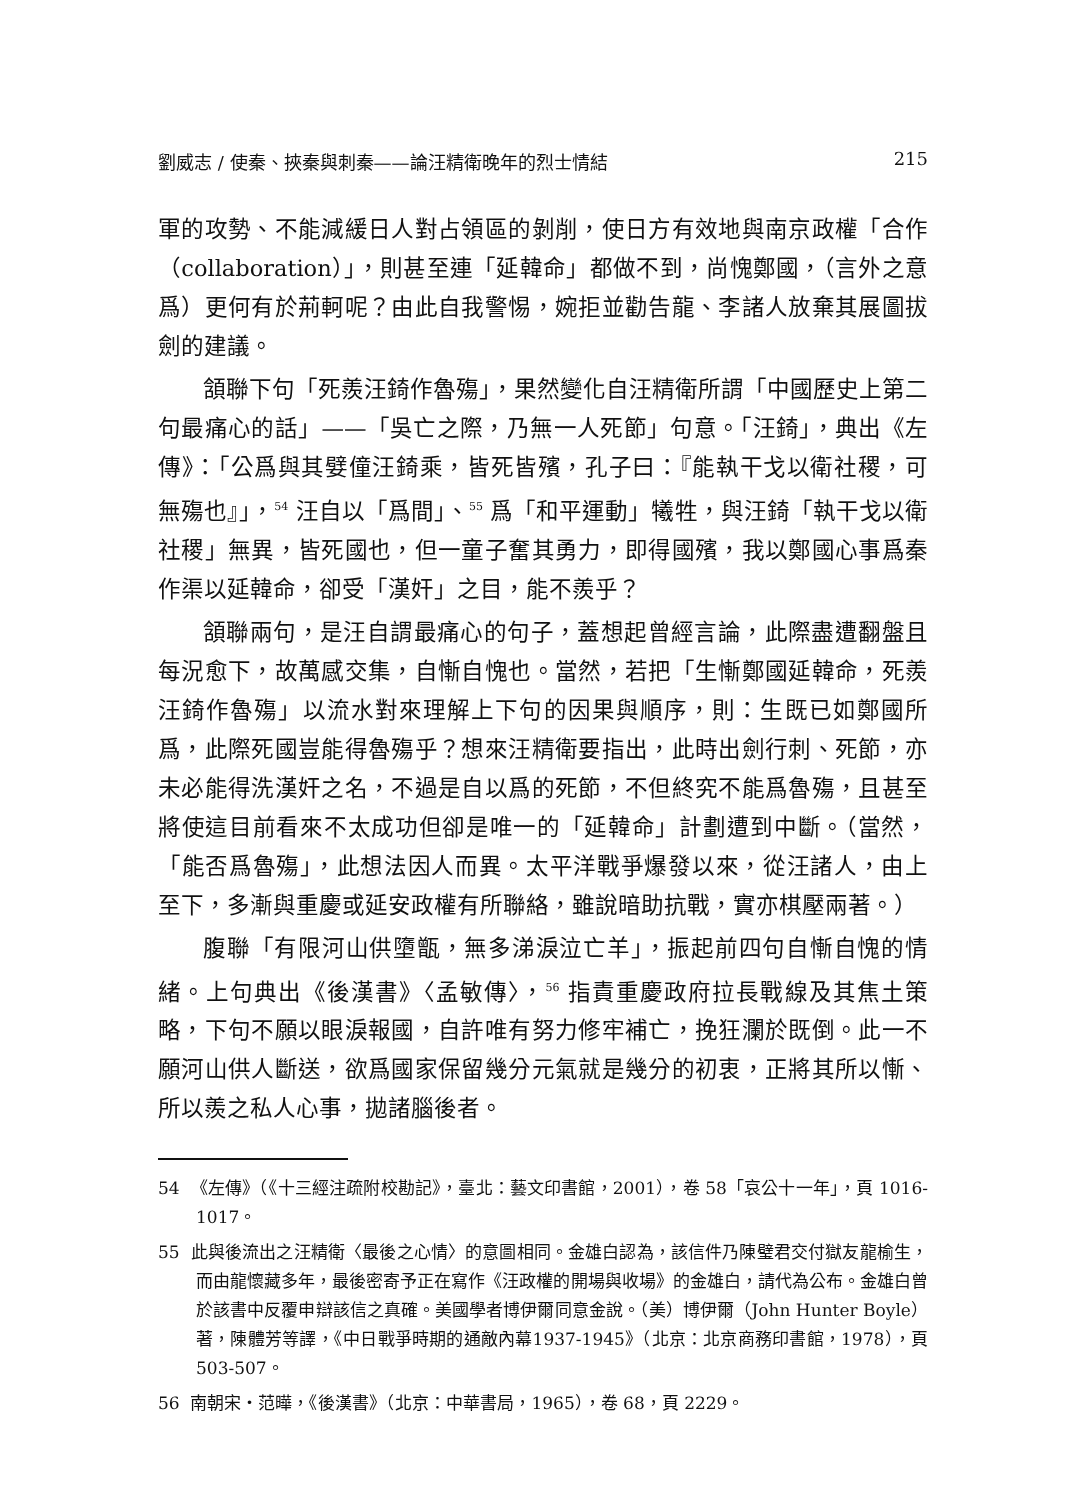劉威志 / 使秦、挾秦與刺秦——論汪精衛晚年的烈士情結 215
軍的攻勢、不能減緩日人對占領區的剝削，使日方有效地與南京政權「合作（collaboration）」，則甚至連「延韓命」都做不到，尚愧鄭國，（言外之意爲）更何有於荊軻呢？由此自我警惕，婉拒並勸告龍、李諸人放棄其展圖拔劍的建議。
頷聯下句「死羨汪錡作魯殤」，果然變化自汪精衛所謂「中國歷史上第二句最痛心的話」——「吳亡之際，乃無一人死節」句意。「汪錡」，典出《左傳》：「公爲與其嬖僮汪錡乘，皆死皆殯，孔子曰：『能執干戈以衛社稷，可無殤也』」，<sup>54</sup> 汪自以「爲間」、<sup>55</sup> 爲「和平運動」犧牲，與汪錡「執干戈以衛社稷」無異，皆死國也，但一童子奮其勇力，即得國殯，我以鄭國心事爲秦作渠以延韓命，卻受「漢奸」之目，能不羨乎？
頷聯兩句，是汪自謂最痛心的句子，蓋想起曾經言論，此際盡遭翻盤且每況愈下，故萬感交集，自慚自愧也。當然，若把「生慚鄭國延韓命，死羨汪錡作魯殤」以流水對來理解上下句的因果與順序，則：生既已如鄭國所爲，此際死國豈能得魯殤乎？想來汪精衛要指出，此時出劍行刺、死節，亦未必能得洗漢奸之名，不過是自以爲的死節，不但終究不能爲魯殤，且甚至將使這目前看來不太成功但卻是唯一的「延韓命」計劃遭到中斷。（當然，「能否爲魯殤」，此想法因人而異。太平洋戰爭爆發以來，從汪諸人，由上至下，多漸與重慶或延安政權有所聯絡，雖說暗助抗戰，實亦棋壓兩著。）
腹聯「有限河山供墮甑，無多涕淚泣亡羊」，振起前四句自慚自愧的情緒。上句典出《後漢書》〈孟敏傳〉，<sup>56</sup> 指責重慶政府拉長戰線及其焦土策略，下句不願以眼淚報國，自許唯有努力修牢補亡，挽狂瀾於既倒。此一不願河山供人斷送，欲爲國家保留幾分元氣就是幾分的初衷，正將其所以慚、所以羨之私人心事，拋諸腦後者。
54 《左傳》（《十三經注疏附校勘記》，臺北：藝文印書館，2001），卷 58「哀公十一年」，頁 1016-1017。
55 此與後流出之汪精衛〈最後之心情〉的意圖相同。金雄白認為，該信件乃陳璧君交付獄友龍榆生，而由龍懷藏多年，最後密寄予正在寫作《汪政權的開場與收場》的金雄白，請代為公布。金雄白曾於該書中反覆申辯該信之真確。美國學者博伊爾同意金說。（美）博伊爾（John Hunter Boyle）著，陳體芳等譯，《中日戰爭時期的通敵內幕1937-1945》（北京：北京商務印書館，1978），頁 503-507。
56 南朝宋・范曄，《後漢書》（北京：中華書局，1965），卷 68，頁 2229。